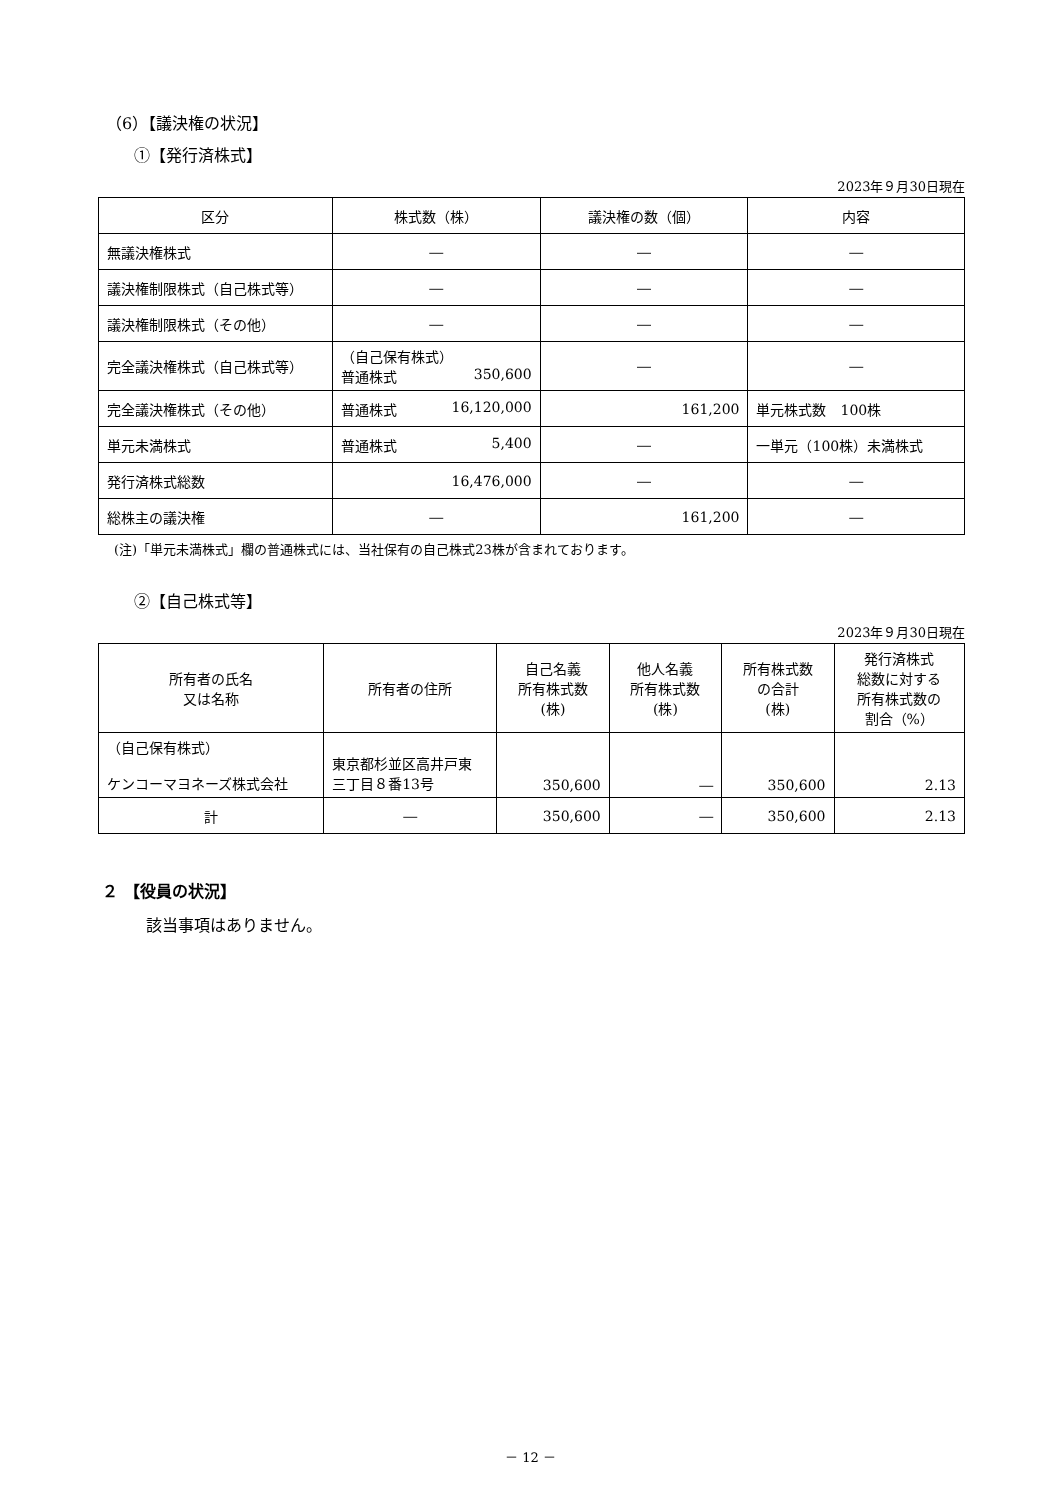（6）【議決権の状況】
①【発行済株式】
2023年９月30日現在
| 区分 | 株式数（株） | 議決権の数（個） | 内容 |
| --- | --- | --- | --- |
| 無議決権株式 | ― | ― | ― |
| 議決権制限株式（自己株式等） | ― | ― | ― |
| 議決権制限株式（その他） | ― | ― | ― |
| 完全議決権株式（自己株式等） | （自己保有株式） 普通株式 350,600 | ― | ― |
| 完全議決権株式（その他） | 普通株式 16,120,000 | 161,200 | 単元株式数 100株 |
| 単元未満株式 | 普通株式 5,400 | ― | 一単元（100株）未満株式 |
| 発行済株式総数 | 16,476,000 | ― | ― |
| 総株主の議決権 | ― | 161,200 | ― |
(注)「単元未満株式」欄の普通株式には、当社保有の自己株式23株が含まれております。
②【自己株式等】
2023年９月30日現在
| 所有者の氏名 又は名称 | 所有者の住所 | 自己名義 所有株式数 (株) | 他人名義 所有株式数 (株) | 所有株式数 の合計 (株) | 発行済株式 総数に対する 所有株式数の 割合（%） |
| --- | --- | --- | --- | --- | --- |
| （自己保有株式） ケンコーマヨネーズ株式会社 | 東京都杉並区高井戸東 三丁目８番13号 | 350,600 | ― | 350,600 | 2.13 |
| 計 | ― | 350,600 | ― | 350,600 | 2.13 |
２ 【役員の状況】
該当事項はありません。
－ 12 －